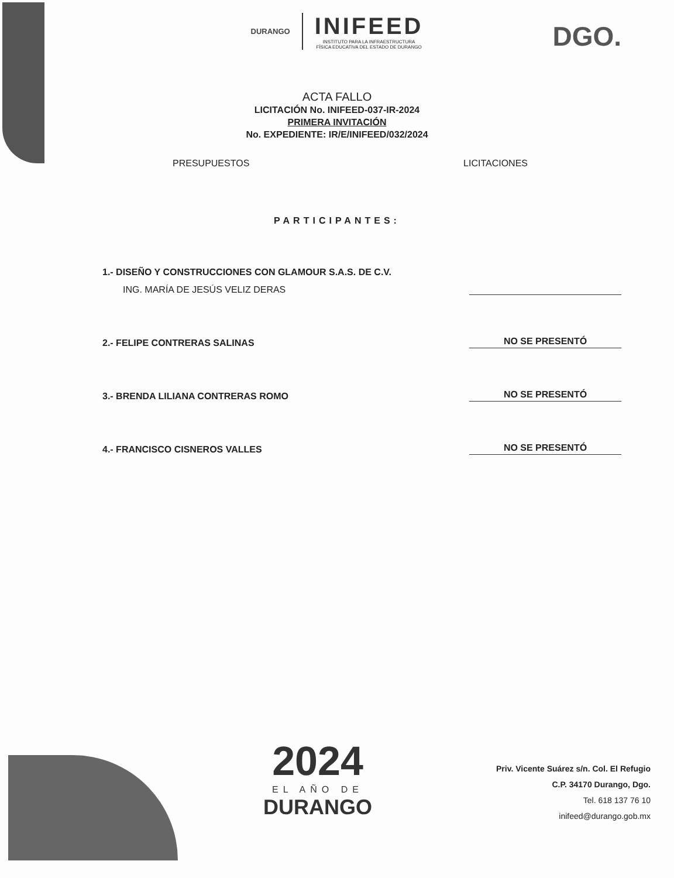DURANGO
INIFEED
INSTITUTO PARA LA INFRAESTRUCTURA
FÍSICA EDUCATIVA DEL ESTADO DE DURANGO
DGO.
ACTA FALLO
LICITACIÓN No. INIFEED-037-IR-2024
PRIMERA INVITACIÓN
No. EXPEDIENTE: IR/E/INIFEED/032/2024
PRESUPUESTOS LICITACIONES
PARTICIPANTES:
1.- DISEÑO Y CONSTRUCCIONES CON GLAMOUR S.A.S. DE C.V.
ING. MARÍA DE JESÚS VELIZ DERAS
2.- FELIPE CONTRERAS SALINAS
NO SE PRESENTÓ
3.- BRENDA LILIANA CONTRERAS ROMO
NO SE PRESENTÓ
4.- FRANCISCO CISNEROS VALLES
NO SE PRESENTÓ
2024
EL AÑO DE
DURANGO
Priv. Vicente Suárez s/n. Col. El Refugio
C.P. 34170 Durango, Dgo.
Tel. 618 137 76 10
inifeed@durango.gob.mx